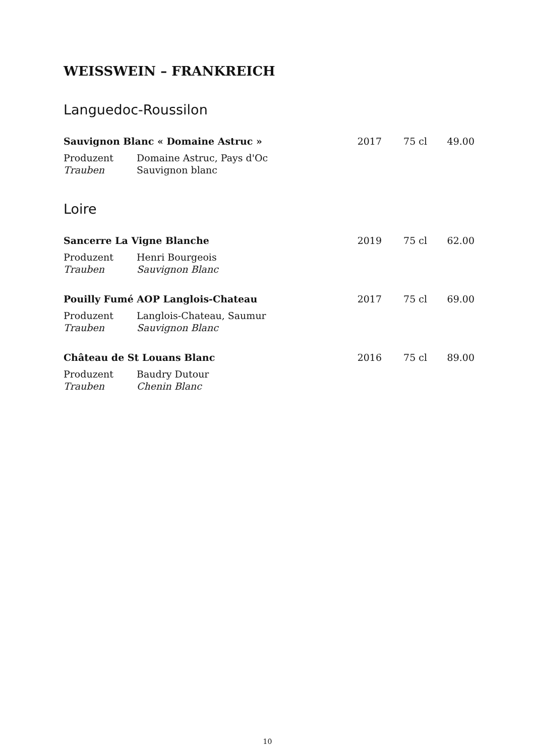WEISSWEIN – FRANKREICH
Languedoc-Roussilon
Sauvignon Blanc « Domaine Astruc » 2017 75 cl 49.00
Produzent Domaine Astruc, Pays d'Oc
Trauben Sauvignon blanc
Loire
Sancerre La Vigne Blanche 2019 75 cl 62.00
Produzent Henri Bourgeois
Trauben Sauvignon Blanc
Pouilly Fumé AOP Langlois-Chateau 2017 75 cl 69.00
Produzent Langlois-Chateau, Saumur
Trauben Sauvignon Blanc
Château de St Louans Blanc 2016 75 cl 89.00
Produzent Baudry Dutour
Trauben Chenin Blanc
10